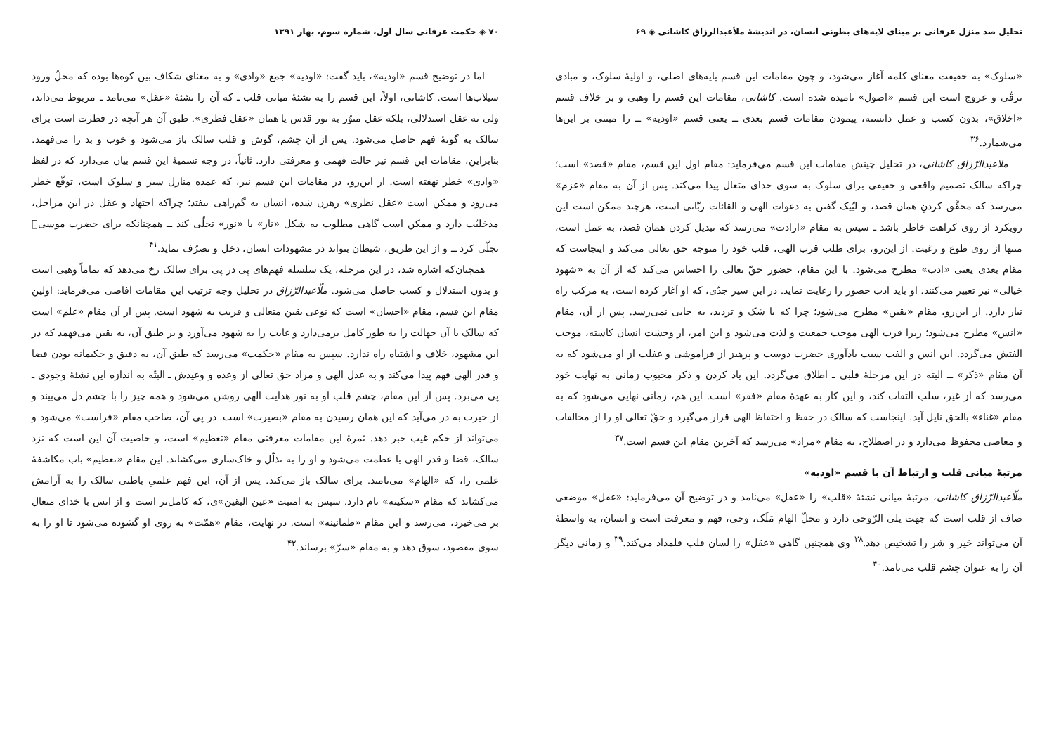تحلیل صد منزل عرفانی بر مبنای لایه‌های بطونی انسان، در اندیشهٔ ملأعبدالرزاق کاشانی ◈ ۶۹
«سلوک» به حقیقت معنای کلمه آغاز می‌شود، و چون مقامات این قسم پایه‌های اصلی، و اولیهٔ سلوک، و مبادی ترقّی و عروج است این قسم «اصول» نامیده شده است. کاشانی، مقامات این قسم را وهبی و بر خلاف قسم «اخلاق»، بدون کسب و عمل دانسته، پیمودن مقامات قسم بعدی ــ یعنی قسم «اودیه» ــ را مبتنی بر این‌ها می‌شمارد.<sup>۳۶</sup>
ملاعبدالرّزاق کاشانی، در تحلیل چینش مقامات این قسم می‌فرماید: مقام اول این قسم، مقام «قصد» است؛ چراکه سالک تصمیم واقعی و حقیقی برای سلوک به سوی خدای متعال پیدا می‌کند. پس از آن به مقام «عزم» می‌رسد که محقَّق کردنِ همان قصد، و لبّیک گفتن به دعوات الهی و القائات ربّانی است، هرچند ممکن است این رویکرد از روی کراهت خاطر باشد ـ سپس به مقام «ارادت» می‌رسد که تبدیل کردن همان قصد، به عمل است، منتها از روی طوع و رغبت. از این‌رو، برای طلب قرب الهی، قلب خود را متوجه حق تعالی می‌کند و اینجاست که مقام بعدی یعنی «ادب» مطرح می‌شود. با این مقام، حضور حقّ تعالی را احساس می‌کند که از آن به «شهود خیالی» نیز تعبیر می‌کنند. او باید ادب حضور را رعایت نماید. در این سیر جدّی، که او آغاز کرده است، به مرکب راه نیاز دارد. از این‌رو، مقام «یقین» مطرح می‌شود؛ چرا که با شک و تردید، به جایی نمی‌رسد. پس از آن، مقام «انس» مطرح می‌شود؛ زیرا قرب الهی موجب جمعیت و لذت می‌شود و این امر، از وحشت انسان کاسته، موجب الفتش می‌گردد. این انس و الفت سبب یادآوری حضرت دوست و پرهیز از فراموشی و غفلت از او می‌شود که به آن مقام «ذکر» ــ البته در این مرحلهٔ قلبی ـ اطلاق می‌گردد. این یاد کردن و ذکر محبوب زمانی به نهایت خود می‌رسد که از غیر، سلب التفات کند، و این کار به عهدهٔ مقام «فقر» است. این هم، زمانی نهایی می‌شود که به مقام «غناء» بالحق نایل آید. اینجاست که سالک در حفظ و احتفاظ الهی قرار می‌گیرد و حقّ تعالی او را از مخالفات و معاصی محفوظ می‌دارد و در اصطلاح، به مقام «مراد» می‌رسد که آخرین مقام این قسم است.<sup>۳۷</sup>
مرتبهٔ میانی قلب و ارتباط آن با قسم «اودیه»
ملّاعبدالرّزاق کاشانی، مرتبهٔ میانی نشئهٔ «قلب» را «عقل» می‌نامد و در توضیح آن می‌فرماید: «عقل» موضعی صاف از قلب است که جهت یلی الرّوحی دارد و محلّ الهام مَلَک، وحی، فهم و معرفت است و انسان، به واسطهٔ آن می‌تواند خیر و شر را تشخیص دهد.<sup>۳۸</sup> وی همچنین گاهی «عقل» را لسان قلب قلمداد می‌کند.<sup>۳۹</sup> و زمانی دیگر آن را به عنوان چشم قلب می‌نامد.<sup>۴۰</sup>
۷۰ ◈ حکمت عرفانی سال اول، شماره سوم، بهار ۱۳۹۱
اما در توضیح قسم «اودیه»، باید گفت: «اودیه» جمع «وادی» و به معنای شکاف بین کوه‌ها بوده که محلّ ورود سیلاب‌ها است. کاشانی، اولاً، این قسم را به نشئهٔ میانی قلب ـ که آن را نشئهٔ «عقل» می‌نامد ـ مربوط می‌داند، ولی نه عقل استدلالی، بلکه عقل منوّر به نور قدس یا همان «عقل فطری». طبق آن هر آنچه در فطرت است برای سالک به گونهٔ فهم حاصل می‌شود. پس از آن چشم، گوش و قلب سالک باز می‌شود و خوب و بد را می‌فهمد. بنابراین، مقامات این قسم نیز حالت فهمی و معرفتی دارد. ثانیاً، در وجه تسمیهٔ این قسم بیان می‌دارد که در لفظ «وادی» خطر نهفته است. از این‌رو، در مقامات این قسم نیز، که عمده منازل سیر و سلوک است، توقّع خطر می‌رود و ممکن است «عقل نظری» رهزن شده، انسان به گم‌راهی بیفتد؛ چراکه اجتهاد و عقل در این مراحل، مدخلیّت دارد و ممکن است گاهی مطلوب به شکل «نار» یا «نور» تجلّی کند ــ همچنانکه برای حضرت موسی﷤ تجلّی کرد ــ و از این طریق، شیطان بتواند در مشهودات انسان، دخل و تصرّف نماید.<sup>۴۱</sup>
همچنان‌که اشاره شد، در این مرحله، یک سلسله فهم‌های پی در پی برای سالک رخ می‌دهد که تماماً وهبی است و بدون استدلال و کسب حاصل می‌شود. ملّاعبدالرّزاق در تحلیل وجه ترتیب این مقامات افاضی می‌فرماید: اولین مقام این قسم، مقام «احسان» است که نوعی یقین متعالی و قریب به شهود است. پس از آن مقام «علم» است که سالک با آن جهالت را به طور کامل برمی‌دارد و غایب را به شهود می‌آورد و بر طبق آن، به یقین می‌فهمد که در این مشهود، خلاف و اشتباه راه ندارد. سپس به مقام «حکمت» می‌رسد که طبق آن، به دقیق و حکیمانه بودن قضا و قدر الهی فهم پیدا می‌کند و به عدل الهی و مراد حق تعالی از وعده و وعیدش ـ البتّه به اندازه این نشئهٔ وجودی ـ پی می‌برد. پس از این مقام، چشم قلب او به نور هدایت الهی روشن می‌شود و همه چیز را با چشم دل می‌بیند و از حیرت به در می‌آید که این همان رسیدن به مقام «بصیرت» است. در پی آن، صاحب مقام «فراست» می‌شود و می‌تواند از حکم غیب خبر دهد. ثمرهٔ این مقامات معرفتی مقام «تعظیم» است، و خاصیت آن این است که نزد سالک، قضا و قدر الهی با عظمت می‌شود و او را به تذلّل و خاک‌ساری می‌کشاند. این مقام «تعظیم» باب مکاشفهٔ علمی را، که «الهام» می‌نامند. برای سالک باز می‌کند. پس از آن، این فهم علمیِ باطنی سالک را به آرامش می‌کشاند که مقام «سکینه» نام دارد. سپس به امنیت «عین الیقین»ی، که کامل‌تر است و از انس با خدای متعال بر می‌خیزد، می‌رسد و این مقام «طمانینه» است. در نهایت، مقام «همّت» به روی او گشوده می‌شود تا او را به سوی مقصود، سوق دهد و به مقام «سرّ» برساند.<sup>۴۲</sup>